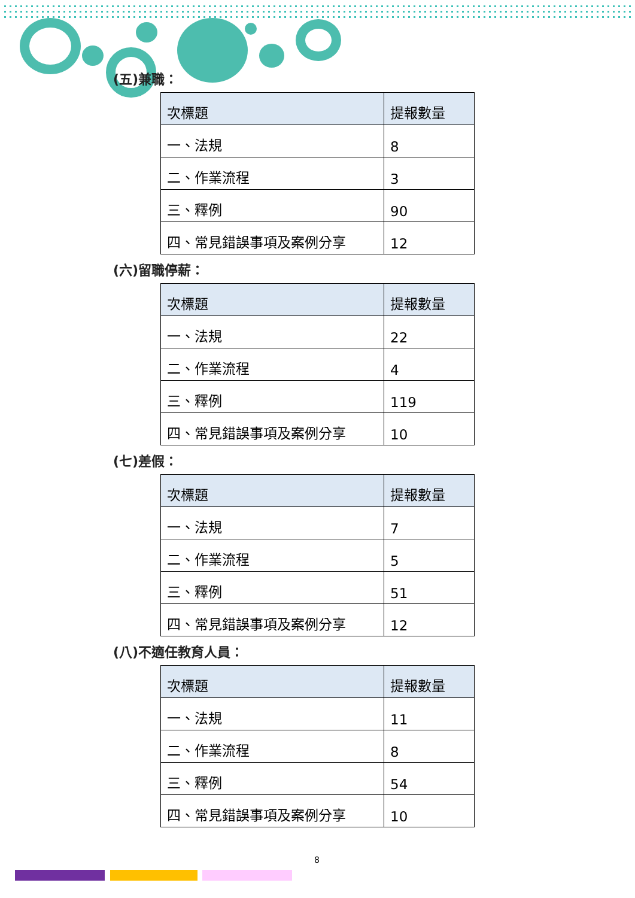(五)兼職：
| 次標題 | 提報數量 |
| --- | --- |
| 一、法規 | 8 |
| 二、作業流程 | 3 |
| 三、釋例 | 90 |
| 四、常見錯誤事項及案例分享 | 12 |
(六)留職停薪：
| 次標題 | 提報數量 |
| --- | --- |
| 一、法規 | 22 |
| 二、作業流程 | 4 |
| 三、釋例 | 119 |
| 四、常見錯誤事項及案例分享 | 10 |
(七)差假：
| 次標題 | 提報數量 |
| --- | --- |
| 一、法規 | 7 |
| 二、作業流程 | 5 |
| 三、釋例 | 51 |
| 四、常見錯誤事項及案例分享 | 12 |
(八)不適任教育人員：
| 次標題 | 提報數量 |
| --- | --- |
| 一、法規 | 11 |
| 二、作業流程 | 8 |
| 三、釋例 | 54 |
| 四、常見錯誤事項及案例分享 | 10 |
8